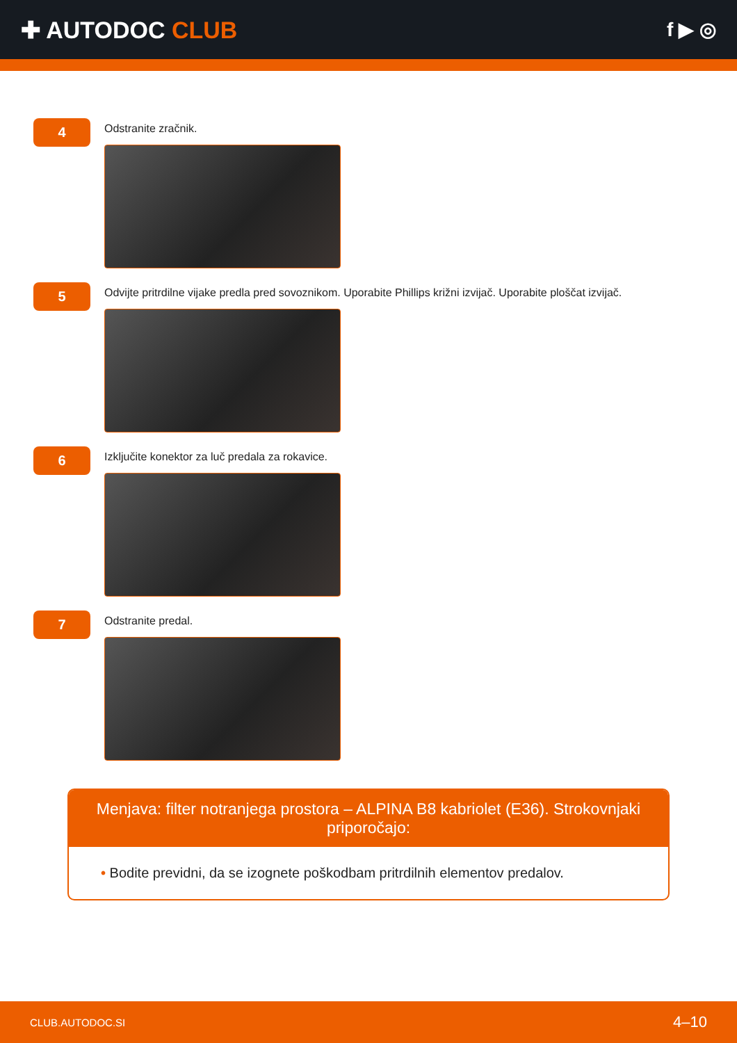✚ AUTODOC CLUB
f ▶ ◎
4
Odstranite zračnik.
5
Odvijte pritrdilne vijake predla pred sovoznikom. Uporabite Phillips križni izvijač. Uporabite ploščat izvijač.
6
Izključite konektor za luč predala za rokavice.
7
Odstranite predal.
Menjava: filter notranjega prostora – ALPINA B8 kabriolet (E36). Strokovnjaki priporočajo:
• Bodite previdni, da se izognete poškodbam pritrdilnih elementov predalov.
CLUB.AUTODOC.SI 4–10